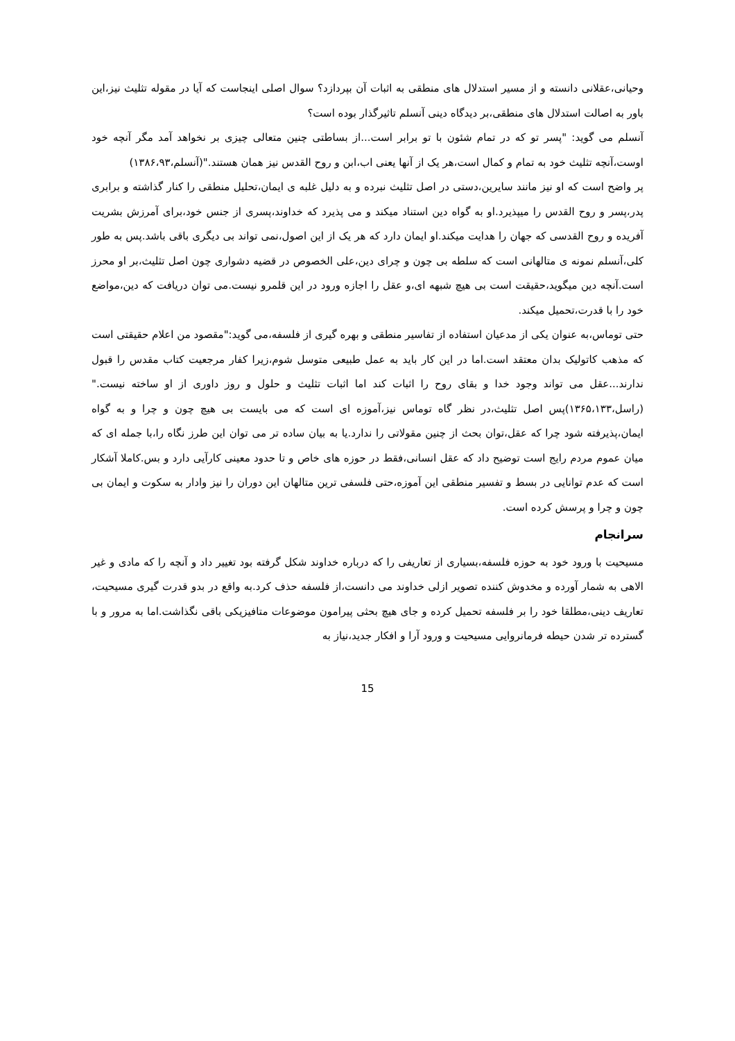وحیانی،عقلانی دانسته و از مسیر استدلال های منطقی به اثبات آن بپردازد؟ سوال اصلی اینجاست که آیا در مقوله تثلیث نیز،این باور به اصالت استدلال های منطقی،بر دیدگاه دینی آنسلم تاثیرگذار بوده است؟
آنسلم می گوید: "پسر تو که در تمام شئون با تو برابر است...از بساطتی چنین متعالی چیزی بر نخواهد آمد مگر آنچه خود اوست،آنچه تثلیث خود به تمام و کمال است،هر یک از آنها یعنی اب،ابن و روح القدس نیز همان هستند."(آنسلم،۱۳۸۶،۹۳)
پر واضح است که او نیز مانند سایرین،دستی در اصل تثلیث نبرده و به دلیل غلبه ی ایمان،تحلیل منطقی را کنار گذاشته و برابری پدر،پسر و روح القدس را میپذیرد.او به گواه دین استناد میکند و می پذیرد که خداوند،پسری از جنس خود،برای آمرزش بشریت آفریده و روح القدسی که جهان را هدایت میکند.او ایمان دارد که هر یک از این اصول،نمی تواند بی دیگری باقی باشد.پس به طور کلی،آنسلم نمونه ی متالهانی است که سلطه بی چون و چرای دین،علی الخصوص در قضیه دشواری چون اصل تثلیث،بر او محرز است.آنچه دین میگوید،حقیقت است بی هیچ شبهه ای،و عقل را اجازه ورود در این قلمرو نیست.می توان دریافت که دین،مواضع خود را با قدرت،تحمیل میکند.
حتی توماس،به عنوان یکی از مدعیان استفاده از تفاسیر منطقی و بهره گیری از فلسفه،می گوید:"مقصود من اعلام حقیقتی است که مذهب کاتولیک بدان معتقد است.اما در این کار باید به عمل طبیعی متوسل شوم،زیرا کفار مرجعیت کتاب مقدس را قبول ندارند...عقل می تواند وجود خدا و بقای روح را اثبات کند اما اثبات تثلیث و حلول و روز داوری از او ساخته نیست."(راسل،۱۳۶۵،۱۳۳)پس اصل تثلیث،در نظر گاه توماس نیز،آموزه ای است که می بایست بی هیچ چون و چرا و به گواه ایمان،پذیرفته شود چرا که عقل،توان بحث از چنین مقولاتی را ندارد.یا به بیان ساده تر می توان این طرز نگاه را،با جمله ای که میان عموم مردم رایج است توضیح داد که عقل انسانی،فقط در حوزه های خاص و تا حدود معینی کارآیی دارد و بس.کاملا آشکار است که عدم توانایی در بسط و تفسیر منطقی این آموزه،حتی فلسفی ترین متالهان این دوران را نیز وادار به سکوت و ایمان بی چون و چرا و پرسش کرده است.
سرانجام
مسیحیت با ورود خود به حوزه فلسفه،بسیاری از تعاریفی را که درباره خداوند شکل گرفته بود تغییر داد و آنچه را که مادی و غیر الاهی به شمار آورده و مخدوش کننده تصویر ازلی خداوند می دانست،از فلسفه حذف کرد.به واقع در بدو قدرت گیری مسیحیت، تعاریف دینی،مطلقا خود را بر فلسفه تحمیل کرده و جای هیچ بحثی پیرامون موضوعات متافیزیکی باقی نگذاشت.اما به مرور و با گسترده تر شدن حیطه فرمانروایی مسیحیت و ورود آرا و افکار جدید،نیاز به
15